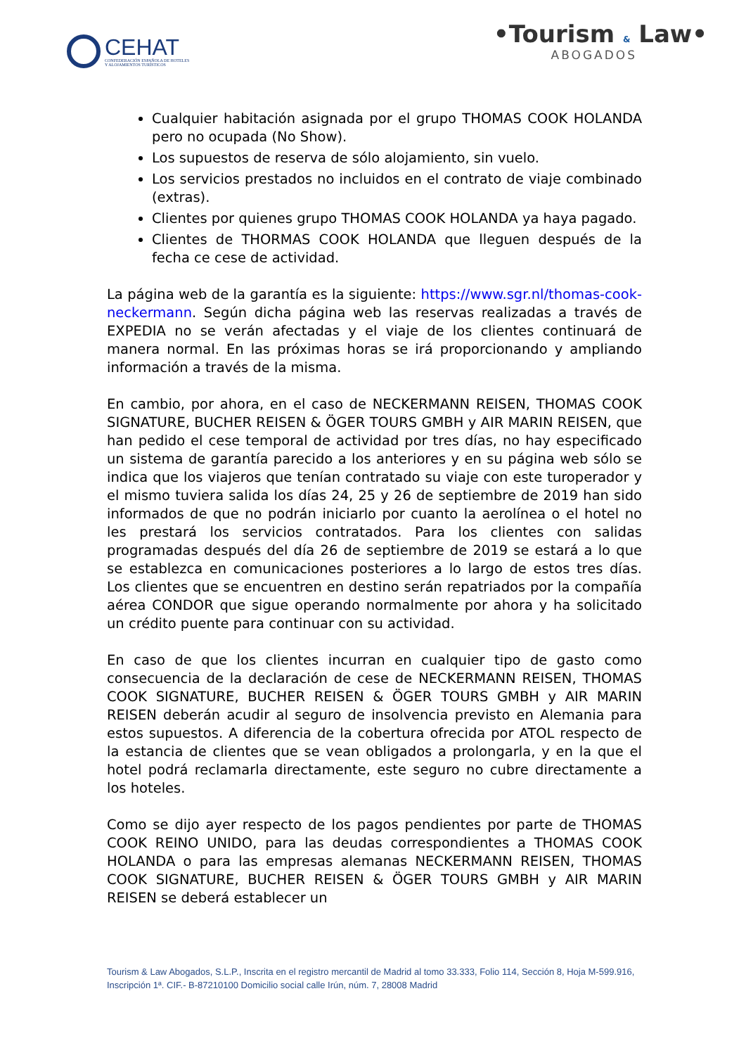CEHAT
CONFEDERACIÓN ESPAÑOLA DE HOTELES
Y ALOJAMIENTOS TURÍSTICOS
•Tourism & Law•
ABOGADOS
Cualquier habitación asignada por el grupo THOMAS COOK HOLANDA pero no ocupada (No Show).
Los supuestos de reserva de sólo alojamiento, sin vuelo.
Los servicios prestados no incluidos en el contrato de viaje combinado (extras).
Clientes por quienes grupo THOMAS COOK HOLANDA ya haya pagado.
Clientes de THORMAS COOK HOLANDA que lleguen después de la fecha ce cese de actividad.
La página web de la garantía es la siguiente: https://www.sgr.nl/thomas-cook-neckermann. Según dicha página web las reservas realizadas a través de EXPEDIA no se verán afectadas y el viaje de los clientes continuará de manera normal. En las próximas horas se irá proporcionando y ampliando información a través de la misma.
En cambio, por ahora, en el caso de NECKERMANN REISEN, THOMAS COOK SIGNATURE, BUCHER REISEN & ÖGER TOURS GMBH y AIR MARIN REISEN, que han pedido el cese temporal de actividad por tres días, no hay especificado un sistema de garantía parecido a los anteriores y en su página web sólo se indica que los viajeros que tenían contratado su viaje con este turoperador y el mismo tuviera salida los días 24, 25 y 26 de septiembre de 2019 han sido informados de que no podrán iniciarlo por cuanto la aerolínea o el hotel no les prestará los servicios contratados. Para los clientes con salidas programadas después del día 26 de septiembre de 2019 se estará a lo que se establezca en comunicaciones posteriores a lo largo de estos tres días. Los clientes que se encuentren en destino serán repatriados por la compañía aérea CONDOR que sigue operando normalmente por ahora y ha solicitado un crédito puente para continuar con su actividad.
En caso de que los clientes incurran en cualquier tipo de gasto como consecuencia de la declaración de cese de NECKERMANN REISEN, THOMAS COOK SIGNATURE, BUCHER REISEN & ÖGER TOURS GMBH y AIR MARIN REISEN deberán acudir al seguro de insolvencia previsto en Alemania para estos supuestos. A diferencia de la cobertura ofrecida por ATOL respecto de la estancia de clientes que se vean obligados a prolongarla, y en la que el hotel podrá reclamarla directamente, este seguro no cubre directamente a los hoteles.
Como se dijo ayer respecto de los pagos pendientes por parte de THOMAS COOK REINO UNIDO, para las deudas correspondientes a THOMAS COOK HOLANDA o para las empresas alemanas NECKERMANN REISEN, THOMAS COOK SIGNATURE, BUCHER REISEN & ÖGER TOURS GMBH y AIR MARIN REISEN se deberá establecer un
Tourism & Law Abogados, S.L.P., Inscrita en el registro mercantil de Madrid al tomo 33.333, Folio 114, Sección 8, Hoja M-599.916, Inscripción 1ª. CIF.- B-87210100 Domicilio social calle Irún, núm. 7, 28008 Madrid